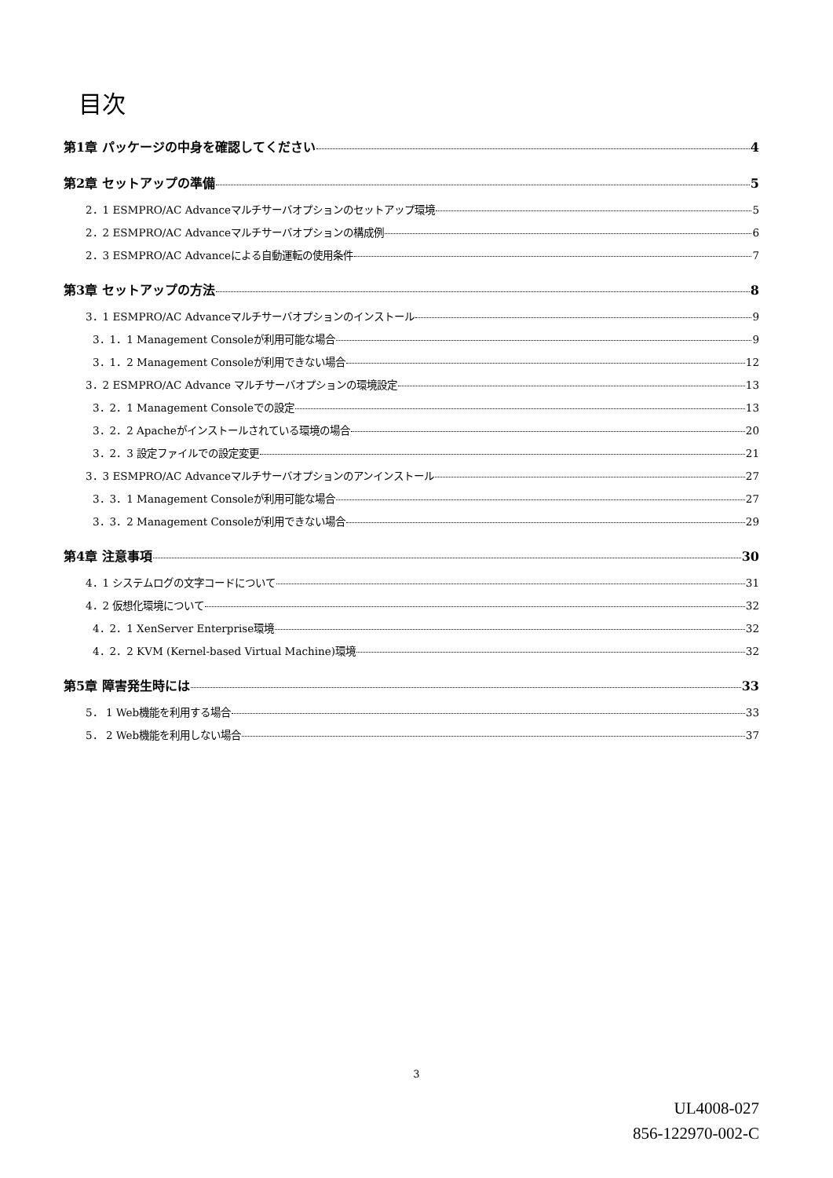目次
第1章 パッケージの中身を確認してください 4
第2章 セットアップの準備 5
2．1 ESMPRO/AC Advanceマルチサーバオプションのセットアップ環境 5
2．2 ESMPRO/AC Advanceマルチサーバオプションの構成例 6
2．3 ESMPRO/AC Advanceによる自動運転の使用条件 7
第3章 セットアップの方法 8
3．1 ESMPRO/AC Advanceマルチサーバオプションのインストール 9
3．1．1 Management Consoleが利用可能な場合 9
3．1．2 Management Consoleが利用できない場合 12
3．2 ESMPRO/AC Advance マルチサーバオプションの環境設定 13
3．2．1 Management Consoleでの設定 13
3．2．2 Apacheがインストールされている環境の場合 20
3．2．3 設定ファイルでの設定変更 21
3．3 ESMPRO/AC Advanceマルチサーバオプションのアンインストール 27
3．3．1 Management Consoleが利用可能な場合 27
3．3．2 Management Consoleが利用できない場合 29
第4章 注意事項 30
4．1 システムログの文字コードについて 31
4．2 仮想化環境について 32
4．2．1 XenServer Enterprise環境 32
4．2．2 KVM (Kernel-based Virtual Machine)環境 32
第5章 障害発生時には 33
5． 1 Web機能を利用する場合 33
5． 2 Web機能を利用しない場合 37
3
UL4008-027
856-122970-002-C